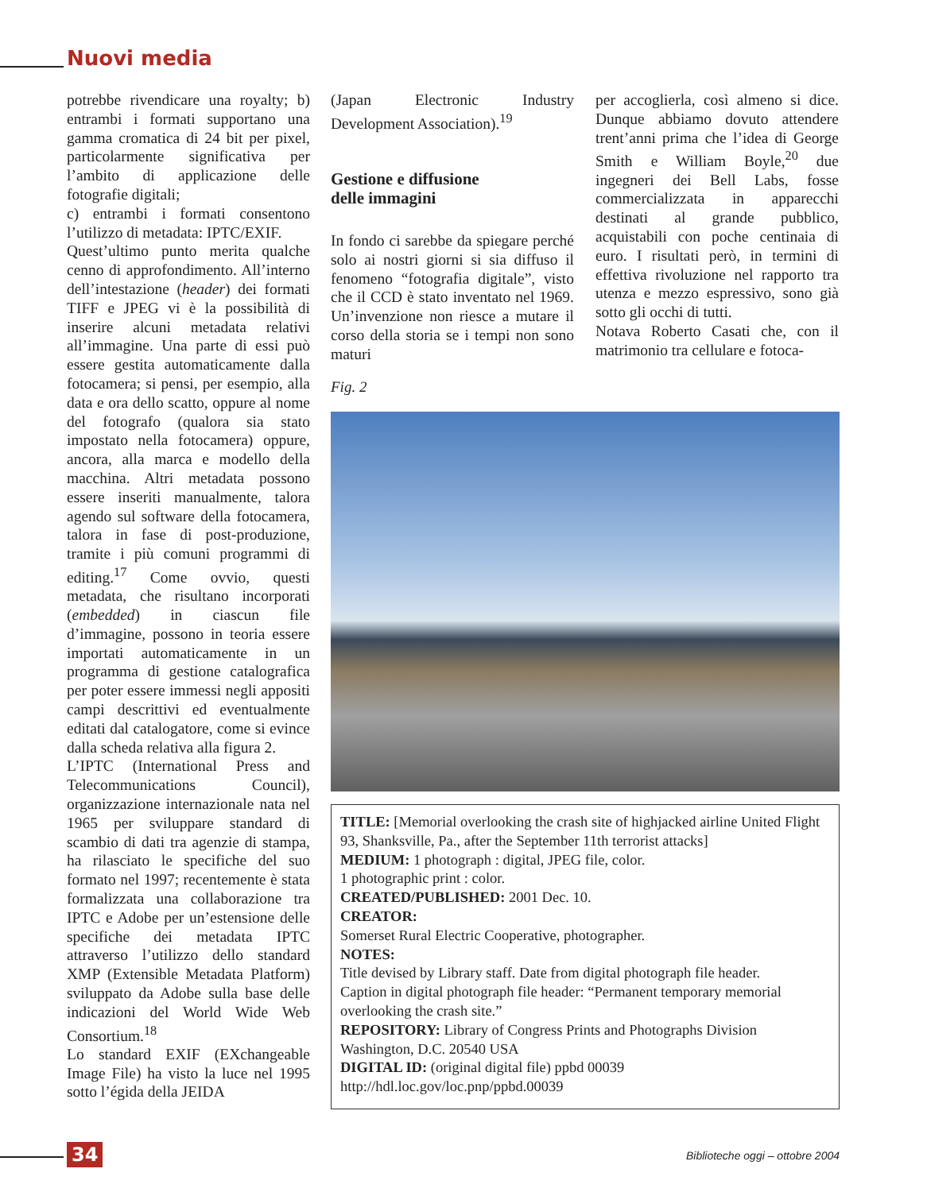Nuovi media
potrebbe rivendicare una royalty; b) entrambi i formati supportano una gamma cromatica di 24 bit per pixel, particolarmente significativa per l’ambito di applicazione delle fotografie digitali;
c) entrambi i formati consentono l’utilizzo di metadata: IPTC/EXIF.
Quest’ultimo punto merita qualche cenno di approfondimento. All’interno dell’intestazione (header) dei formati TIFF e JPEG vi è la possibilità di inserire alcuni metadata relativi all’immagine. Una parte di essi può essere gestita automaticamente dalla fotocamera; si pensi, per esempio, alla data e ora dello scatto, oppure al nome del fotografo (qualora sia stato impostato nella fotocamera) oppure, ancora, alla marca e modello della macchina. Altri metadata possono essere inseriti manualmente, talora agendo sul software della fotocamera, talora in fase di post-produzione, tramite i più comuni programmi di editing.<sup>17</sup> Come ovvio, questi metadata, che risultano incorporati (embedded) in ciascun file d’immagine, possono in teoria essere importati automaticamente in un programma di gestione catalografica per poter essere immessi negli appositi campi descrittivi ed eventualmente editati dal catalogatore, come si evince dalla scheda relativa alla figura 2.
L’IPTC (International Press and Telecommunications Council), organizzazione internazionale nata nel 1965 per sviluppare standard di scambio di dati tra agenzie di stampa, ha rilasciato le specifiche del suo formato nel 1997; recentemente è stata formalizzata una collaborazione tra IPTC e Adobe per un’estensione delle specifiche dei metadata IPTC attraverso l’utilizzo dello standard XMP (Extensible Metadata Platform) sviluppato da Adobe sulla base delle indicazioni del World Wide Web Consortium.<sup>18</sup>
Lo standard EXIF (EXchangeable Image File) ha visto la luce nel 1995 sotto l’égida della JEIDA
(Japan Electronic Industry Development Association).<sup>19</sup>
Gestione e diffusione
delle immagini
In fondo ci sarebbe da spiegare perché solo ai nostri giorni si sia diffuso il fenomeno “fotografia digitale”, visto che il CCD è stato inventato nel 1969. Un’invenzione non riesce a mutare il corso della storia se i tempi non sono maturi
per accoglierla, così almeno si dice. Dunque abbiamo dovuto attendere trent’anni prima che l’idea di George Smith e William Boyle,<sup>20</sup> due ingegneri dei Bell Labs, fosse commercializzata in apparecchi destinati al grande pubblico, acquistabili con poche centinaia di euro. I risultati però, in termini di effettiva rivoluzione nel rapporto tra utenza e mezzo espressivo, sono già sotto gli occhi di tutti.
Notava Roberto Casati che, con il matrimonio tra cellulare e fotoca-
Fig. 2
TITLE: [Memorial overlooking the crash site of highjacked airline United Flight 93, Shanksville, Pa., after the September 11th terrorist attacks]
MEDIUM: 1 photograph : digital, JPEG file, color.
1 photographic print : color.
CREATED/PUBLISHED: 2001 Dec. 10.
CREATOR:
Somerset Rural Electric Cooperative, photographer.
NOTES:
Title devised by Library staff. Date from digital photograph file header.
Caption in digital photograph file header: “Permanent temporary memorial overlooking the crash site.”
REPOSITORY: Library of Congress Prints and Photographs Division
Washington, D.C. 20540 USA
DIGITAL ID: (original digital file) ppbd 00039
http://hdl.loc.gov/loc.pnp/ppbd.00039
34
Biblioteche oggi – ottobre 2004